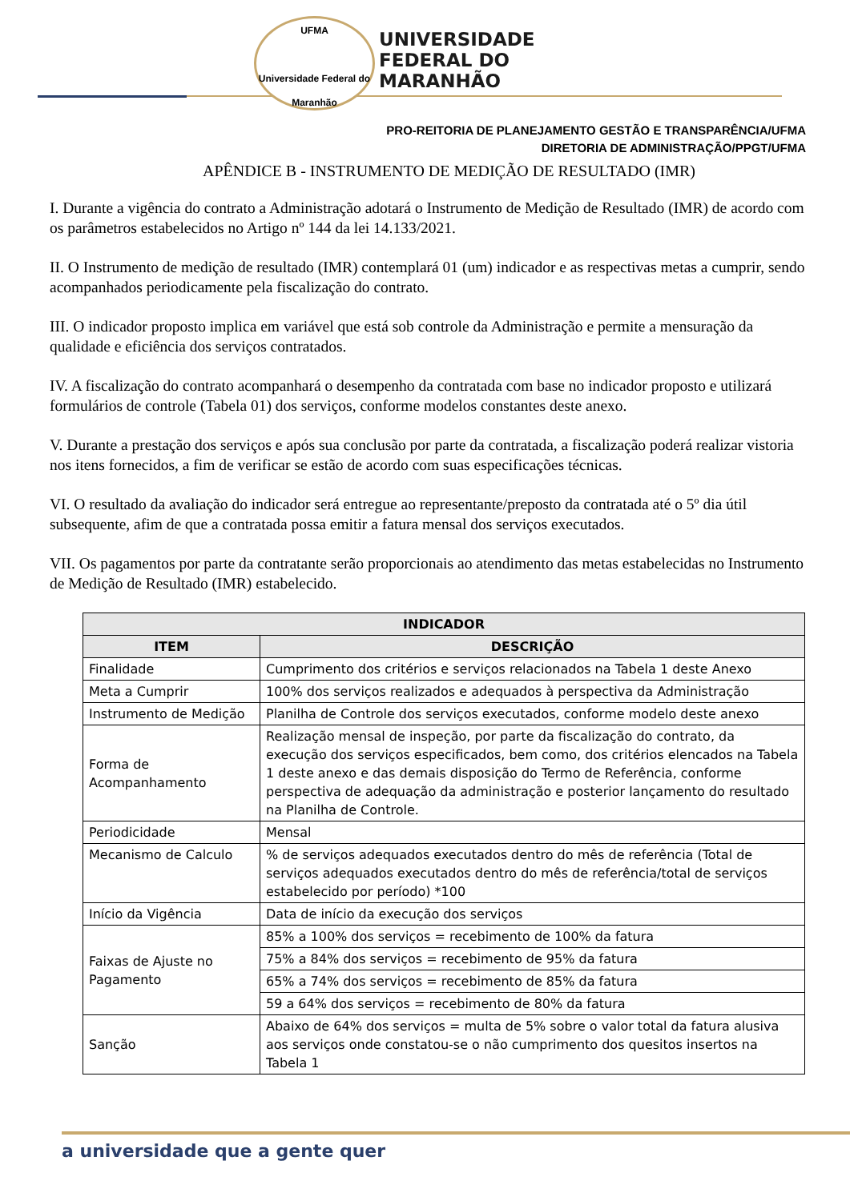UFMA
Universidade Federal do Maranhão
UNIVERSIDADE
FEDERAL DO
MARANHÃO
PRO-REITORIA DE PLANEJAMENTO GESTÃO E TRANSPARÊNCIA/UFMA
DIRETORIA DE ADMINISTRAÇÃO/PPGT/UFMA
APÊNDICE B - INSTRUMENTO DE MEDIÇÃO DE RESULTADO (IMR)
I. Durante a vigência do contrato a Administração adotará o Instrumento de Medição de Resultado (IMR) de acordo com os parâmetros estabelecidos no Artigo nº 144 da lei 14.133/2021.
II. O Instrumento de medição de resultado (IMR) contemplará 01 (um) indicador e as respectivas metas a cumprir, sendo acompanhados periodicamente pela fiscalização do contrato.
III. O indicador proposto implica em variável que está sob controle da Administração e permite a mensuração da qualidade e eficiência dos serviços contratados.
IV. A fiscalização do contrato acompanhará o desempenho da contratada com base no indicador proposto e utilizará formulários de controle (Tabela 01) dos serviços, conforme modelos constantes deste anexo.
V. Durante a prestação dos serviços e após sua conclusão por parte da contratada, a fiscalização poderá realizar vistoria nos itens fornecidos, a fim de verificar se estão de acordo com suas especificações técnicas.
VI. O resultado da avaliação do indicador será entregue ao representante/preposto da contratada até o 5º dia útil subsequente, afim de que a contratada possa emitir a fatura mensal dos serviços executados.
VII. Os pagamentos por parte da contratante serão proporcionais ao atendimento das metas estabelecidas no Instrumento de Medição de Resultado (IMR) estabelecido.
| INDICADOR | |
| --- | --- |
| ITEM | DESCRIÇÃO |
| Finalidade | Cumprimento dos critérios e serviços relacionados na Tabela 1 deste Anexo |
| Meta a Cumprir | 100% dos serviços realizados e adequados à perspectiva da Administração |
| Instrumento de Medição | Planilha de Controle dos serviços executados, conforme modelo deste anexo |
| Forma de Acompanhamento | Realização mensal de inspeção, por parte da fiscalização do contrato, da execução dos serviços especificados, bem como, dos critérios elencados na Tabela 1 deste anexo e das demais disposição do Termo de Referência, conforme perspectiva de adequação da administração e posterior lançamento do resultado na Planilha de Controle. |
| Periodicidade | Mensal |
| Mecanismo de Calculo | % de serviços adequados executados dentro do mês de referência (Total de serviços adequados executados dentro do mês de referência/total de serviços estabelecido por período) *100 |
| Início da Vigência | Data de início da execução dos serviços |
| Faixas de Ajuste no Pagamento | 85% a 100% dos serviços = recebimento de 100% da fatura |
| | 75% a 84% dos serviços = recebimento de 95% da fatura |
| | 65% a 74% dos serviços = recebimento de 85% da fatura |
| | 59 a 64% dos serviços = recebimento de 80% da fatura |
| Sanção | Abaixo de 64% dos serviços = multa de 5% sobre o valor total da fatura alusiva aos serviços onde constatou-se o não cumprimento dos quesitos insertos na Tabela 1 |
a universidade que a gente quer